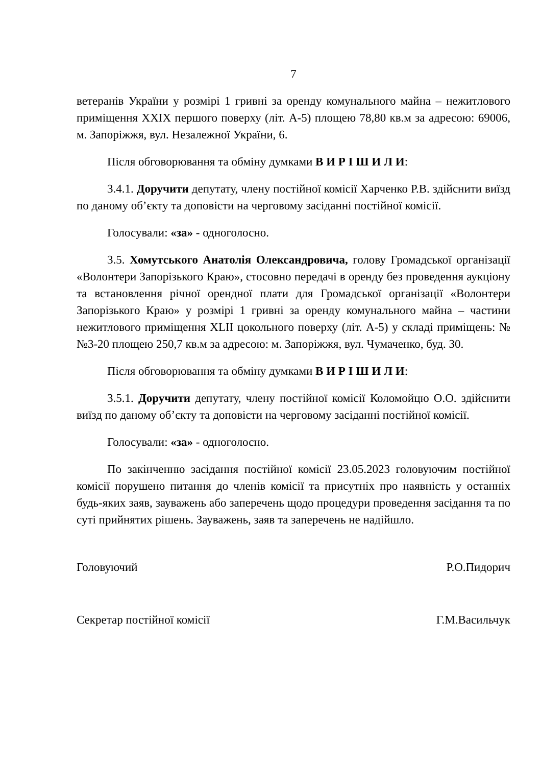7
ветеранів України у розмірі 1 гривні за оренду комунального майна – нежитлового приміщення XXIX першого поверху (літ. А-5) площею 78,80 кв.м за адресою: 69006, м. Запоріжжя, вул. Незалежної України, 6.
Після обговорювання та обміну думками В И Р І Ш И Л И:
3.4.1. Доручити депутату, члену постійної комісії Харченко Р.В. здійснити виїзд по даному об’єкту та доповісти на черговому засіданні постійної комісії.
Голосували: «за» - одноголосно.
3.5. Хомутського Анатолія Олександровича, голову Громадської організації «Волонтери Запорізького Краю», стосовно передачі в оренду без проведення аукціону та встановлення річної орендної плати для Громадської організації «Волонтери Запорізького Краю» у розмірі 1 гривні за оренду комунального майна – частини нежитлового приміщення XLII цокольного поверху (літ. А-5) у складі приміщень: №№3-20 площею 250,7 кв.м за адресою: м. Запоріжжя, вул. Чумаченко, буд. 30.
Після обговорювання та обміну думками В И Р І Ш И Л И:
3.5.1. Доручити депутату, члену постійної комісії Коломойцю О.О. здійснити виїзд по даному об’єкту та доповісти на черговому засіданні постійної комісії.
Голосували: «за» - одноголосно.
По закінченню засідання постійної комісії 23.05.2023 головуючим постійної комісії порушено питання до членів комісії та присутніх про наявність у останніх будь-яких заяв, зауважень або заперечень щодо процедури проведення засідання та по суті прийнятих рішень. Зауважень, заяв та заперечень не надійшло.
Головуючий Р.О.Пидорич
Секретар постійної комісії Г.М.Васильчук